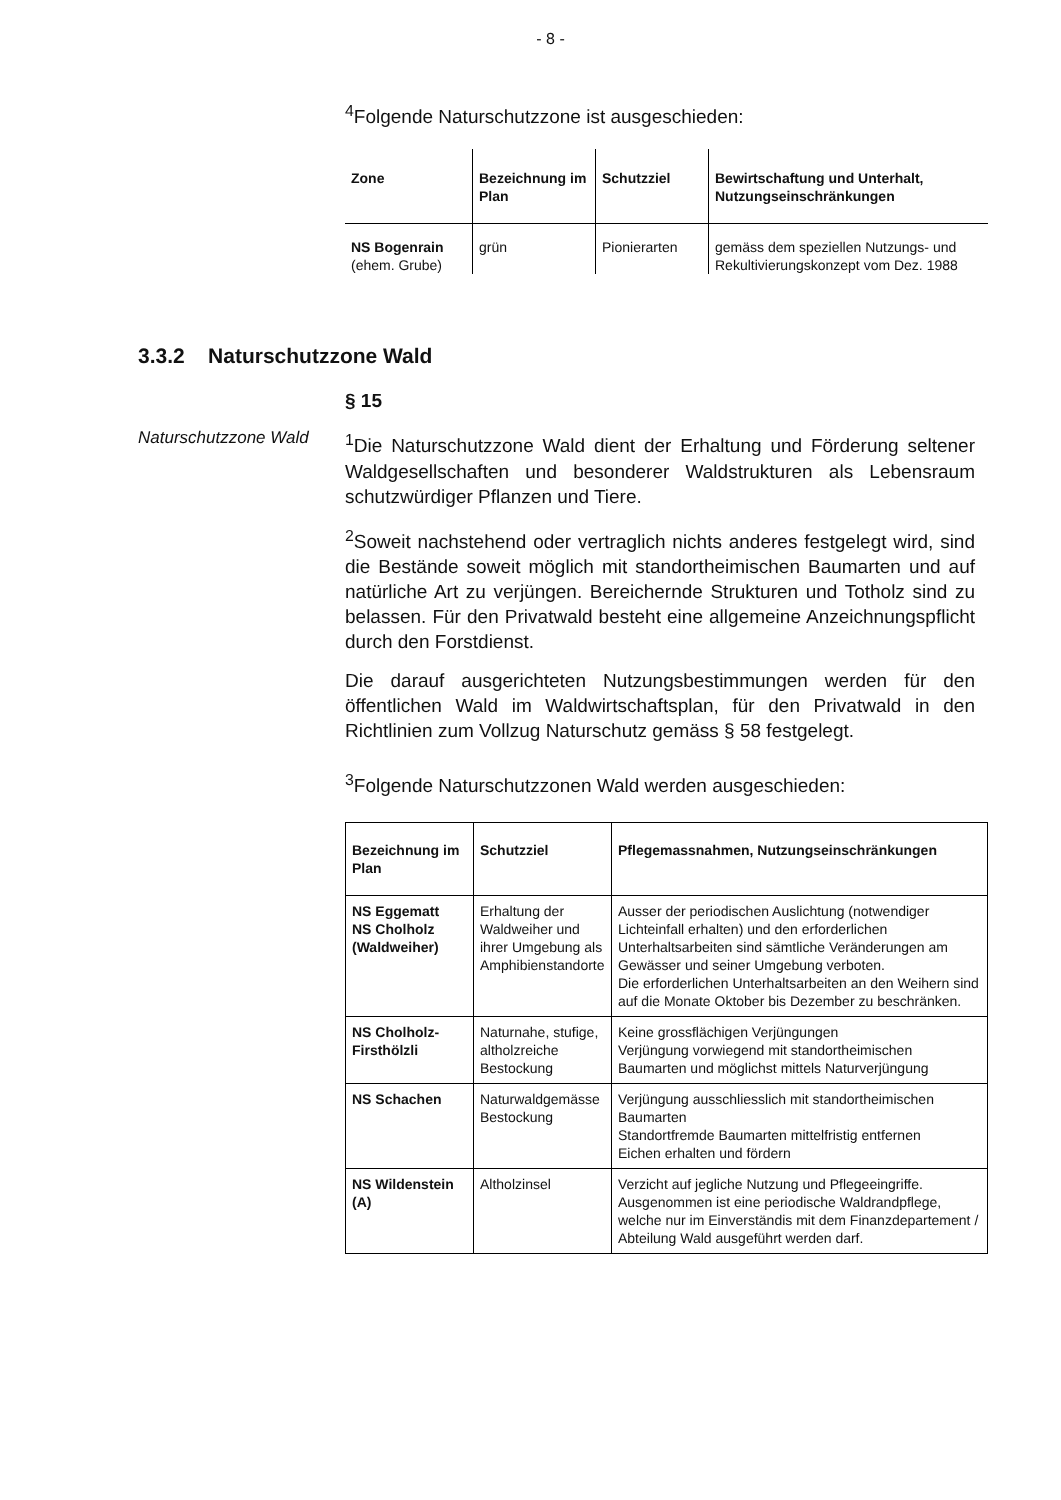- 8 -
<sup>4</sup> Folgende Naturschutzzone ist ausgeschieden:
| Zone | Bezeichnung im Plan | Schutzziel | Bewirtschaftung und Unterhalt, Nutzungseinschränkungen |
| --- | --- | --- | --- |
| NS Bogenrain (ehem. Grube) | grün | Pionierarten | gemäss dem speziellen Nutzungs- und Rekultivierungskonzept vom Dez. 1988 |
3.3.2 Naturschutzzone Wald
§ 15
Naturschutzzone Wald
<sup>1</sup> Die Naturschutzzone Wald dient der Erhaltung und Förderung seltener Waldgesellschaften und besonderer Waldstrukturen als Lebensraum schutzwürdiger Pflanzen und Tiere.
<sup>2</sup> Soweit nachstehend oder vertraglich nichts anderes festgelegt wird, sind die Bestände soweit möglich mit standortheimischen Baumarten und auf natürliche Art zu verjüngen. Bereichernde Strukturen und Totholz sind zu belassen. Für den Privatwald besteht eine allgemeine Anzeichnungspflicht durch den Forstdienst.
Die darauf ausgerichteten Nutzungsbestimmungen werden für den öffentlichen Wald im Waldwirtschaftsplan, für den Privatwald in den Richtlinien zum Vollzug Naturschutz gemäss § 58 festgelegt.
<sup>3</sup> Folgende Naturschutzzonen Wald werden ausgeschieden:
| Bezeichnung im Plan | Schutzziel | Pflegemassnahmen, Nutzungseinschränkungen |
| --- | --- | --- |
| NS Eggematt NS Cholholz (Waldweiher) | Erhaltung der Waldweiher und ihrer Umgebung als Amphibienstandorte | Ausser der periodischen Auslichtung (notwendiger Lichteinfall erhalten) und den erforderlichen Unterhaltsarbeiten sind sämtliche Veränderungen am Gewässer und seiner Umgebung verboten. Die erforderlichen Unterhaltsarbeiten an den Weihern sind auf die Monate Oktober bis Dezember zu beschränken. |
| NS Cholholz-Firsthölzli | Naturnahe, stufige, altholzreiche Bestockung | Keine grossflächigen Verjüngungen Verjüngung vorwiegend mit standortheimischen Baumarten und möglichst mittels Naturverjüngung |
| NS Schachen | Naturwaldgemässe Bestockung | Verjüngung ausschliesslich mit standortheimischen Baumarten Standortfremde Baumarten mittelfristig entfernen Eichen erhalten und fördern |
| NS Wildenstein (A) | Altholzinsel | Verzicht auf jegliche Nutzung und Pflegeeingriffe. Ausgenommen ist eine periodische Waldrandpflege, welche nur im Einverständis mit dem Finanzdepartement / Abteilung Wald ausgeführt werden darf. |